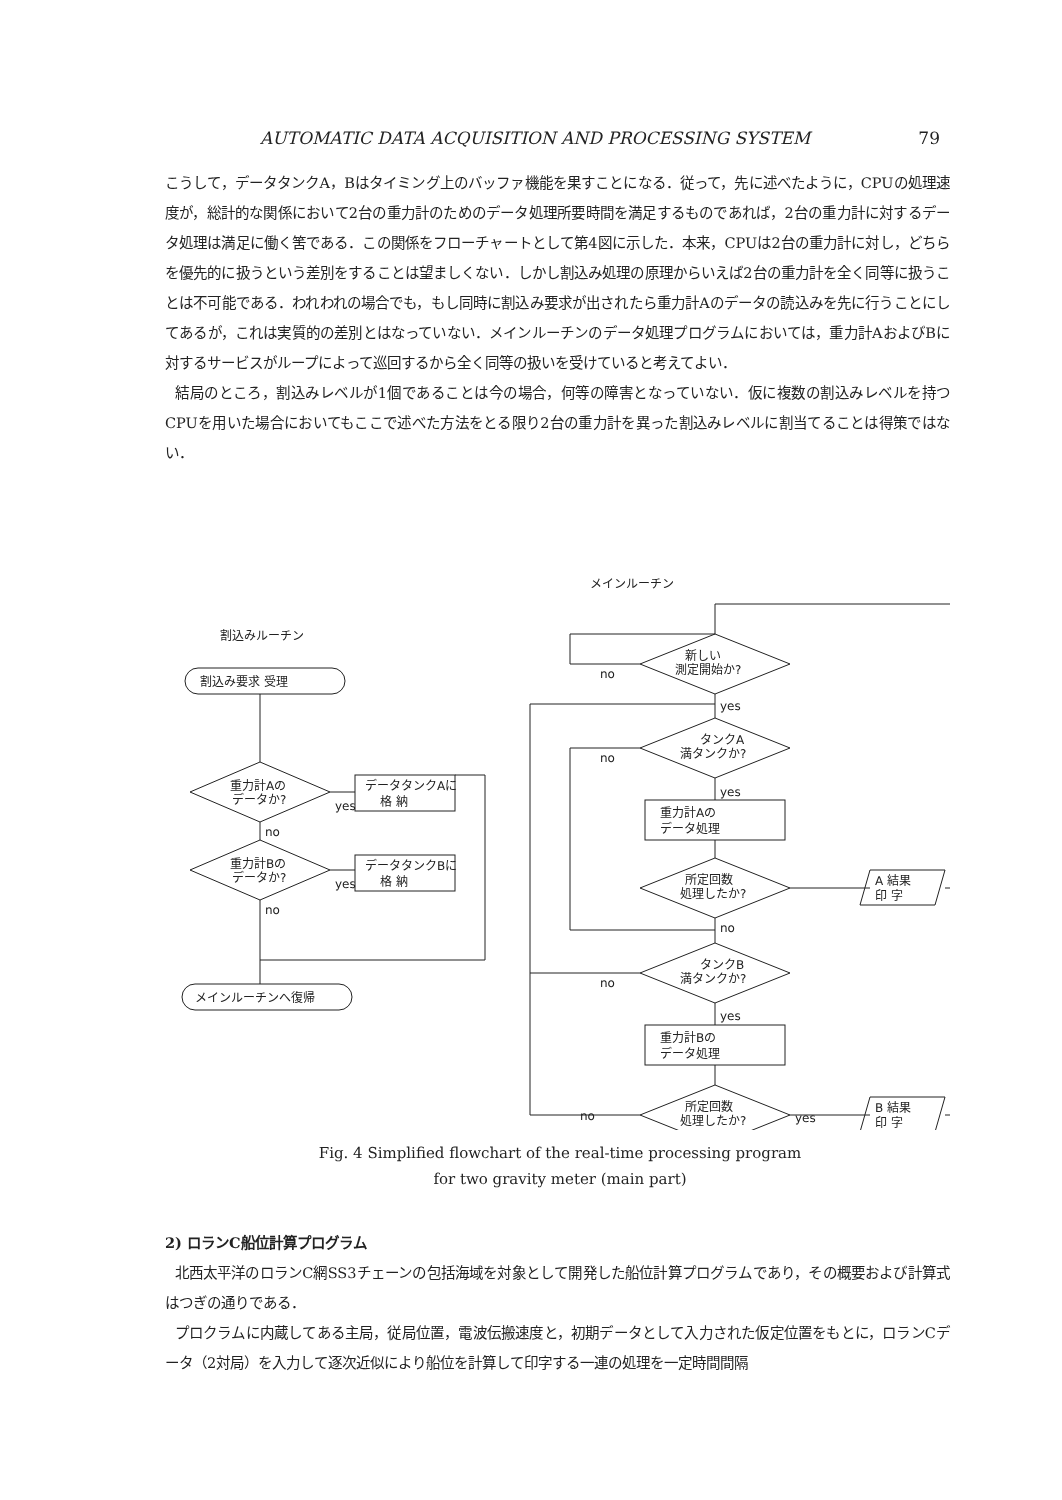AUTOMATIC DATA ACQUISITION AND PROCESSING SYSTEM 79
こうして，データタンクA，Bはタイミング上のバッファ機能を果すことになる．従って，先に述べたように，CPUの処理速度が，総計的な関係において2台の重力計のためのデータ処理所要時間を満足するものであれば，2台の重力計に対するデータ処理は満足に働く筈である．この関係をフローチャートとして第4図に示した．本来，CPUは2台の重力計に対し，どちらを優先的に扱うという差別をすることは望ましくない．しかし割込み処理の原理からいえば2台の重力計を全く同等に扱うことは不可能である．われわれの場合でも，もし同時に割込み要求が出されたら重力計Aのデータの読込みを先に行うことにしてあるが，これは実質的の差別とはなっていない．メインルーチンのデータ処理プログラムにおいては，重力計AおよびBに対するサービスがループによって巡回するから全く同等の扱いを受けていると考えてよい．
結局のところ，割込みレベルが1個であることは今の場合，何等の障害となっていない．仮に複数の割込みレベルを持つCPUを用いた場合においてもここで述べた方法をとる限り2台の重力計を異った割込みレベルに割当てることは得策ではない．
メインルーチン
割込みルーチン
割込み要求 受理
重力計Aの
データか?
データタンクAに
格 納
yes
no
重力計Bの
データか?
データタンクBに
格 納
yes
no
メインルーチンへ復帰
新しい
測定開始か?
no
yes
タンクA
満タンクか?
no
yes
重力計Aの
データ処理
所定回数
処理したか?
no
A 結果
印 字
タンクB
満タンクか?
no
yes
重力計Bの
データ処理
所定回数
処理したか?
no
yes
B 結果
印 字
Fig. 4 Simplified flowchart of the real-time processing program
for two gravity meter (main part)
2) ロランC船位計算プログラム
北西太平洋のロランC網SS3チェーンの包括海域を対象として開発した船位計算プログラムであり，その概要および計算式はつぎの通りである．
プロクラムに内蔵してある主局，従局位置，電波伝搬速度と，初期データとして入力された仮定位置をもとに，ロランCデータ（2対局）を入力して逐次近似により船位を計算して印字する一連の処理を一定時間間隔